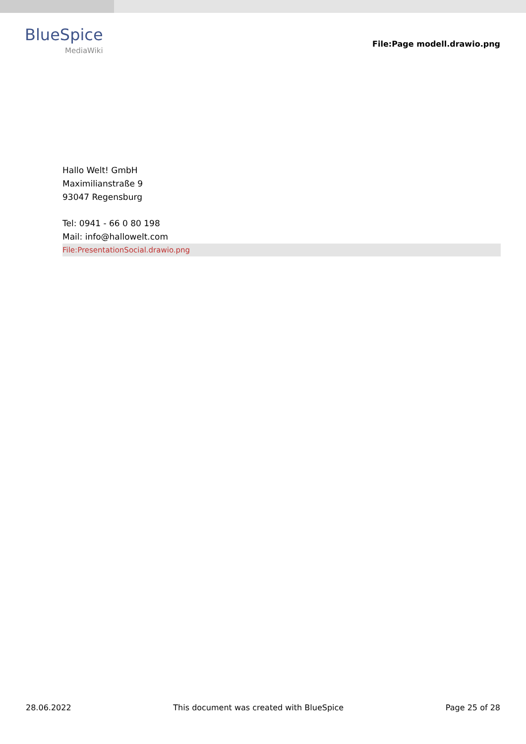BlueSpice
MediaWiki
File:Page modell.drawio.png
Hallo Welt! GmbH
Maximilianstraße 9
93047 Regensburg
Tel: 0941 - 66 0 80 198
Mail: info@hallowelt.com
File:PresentationSocial.drawio.png
28.06.2022 This document was created with BlueSpice Page 25 of 28